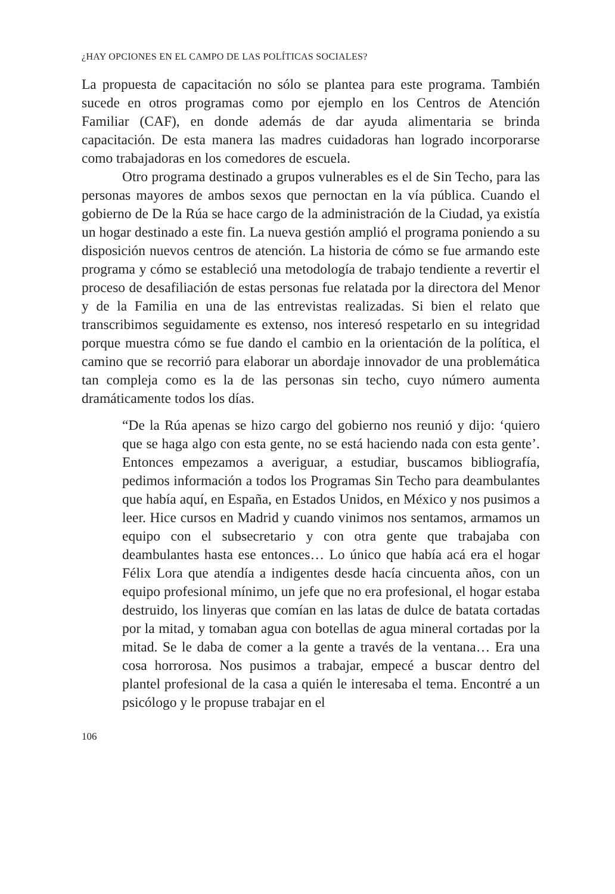¿HAY OPCIONES EN EL CAMPO DE LAS POLÍTICAS SOCIALES?
La propuesta de capacitación no sólo se plantea para este programa. También sucede en otros programas como por ejemplo en los Centros de Atención Familiar (CAF), en donde además de dar ayuda alimentaria se brinda capacitación. De esta manera las madres cuidadoras han logrado incorporarse como trabajadoras en los comedores de escuela.
Otro programa destinado a grupos vulnerables es el de Sin Techo, para las personas mayores de ambos sexos que pernoctan en la vía pública. Cuando el gobierno de De la Rúa se hace cargo de la administración de la Ciudad, ya existía un hogar destinado a este fin. La nueva gestión amplió el programa poniendo a su disposición nuevos centros de atención. La historia de cómo se fue armando este programa y cómo se estableció una metodología de trabajo tendiente a revertir el proceso de desafiliación de estas personas fue relatada por la directora del Menor y de la Familia en una de las entrevistas realizadas. Si bien el relato que transcribimos seguidamente es extenso, nos interesó respetarlo en su integridad porque muestra cómo se fue dando el cambio en la orientación de la política, el camino que se recorrió para elaborar un abordaje innovador de una problemática tan compleja como es la de las personas sin techo, cuyo número aumenta dramáticamente todos los días.
“De la Rúa apenas se hizo cargo del gobierno nos reunió y dijo: ‘quiero que se haga algo con esta gente, no se está haciendo nada con esta gente’. Entonces empezamos a averiguar, a estudiar, buscamos bibliografía, pedimos información a todos los Programas Sin Techo para deambulantes que había aquí, en España, en Estados Unidos, en México y nos pusimos a leer. Hice cursos en Madrid y cuando vinimos nos sentamos, armamos un equipo con el subsecretario y con otra gente que trabajaba con deambulantes hasta ese entonces… Lo único que había acá era el hogar Félix Lora que atendía a indigentes desde hacía cincuenta años, con un equipo profesional mínimo, un jefe que no era profesional, el hogar estaba destruido, los linyeras que comían en las latas de dulce de batata cortadas por la mitad, y tomaban agua con botellas de agua mineral cortadas por la mitad. Se le daba de comer a la gente a través de la ventana… Era una cosa horrorosa. Nos pusimos a trabajar, empecé a buscar dentro del plantel profesional de la casa a quién le interesaba el tema. Encontré a un psicólogo y le propuse trabajar en el
106